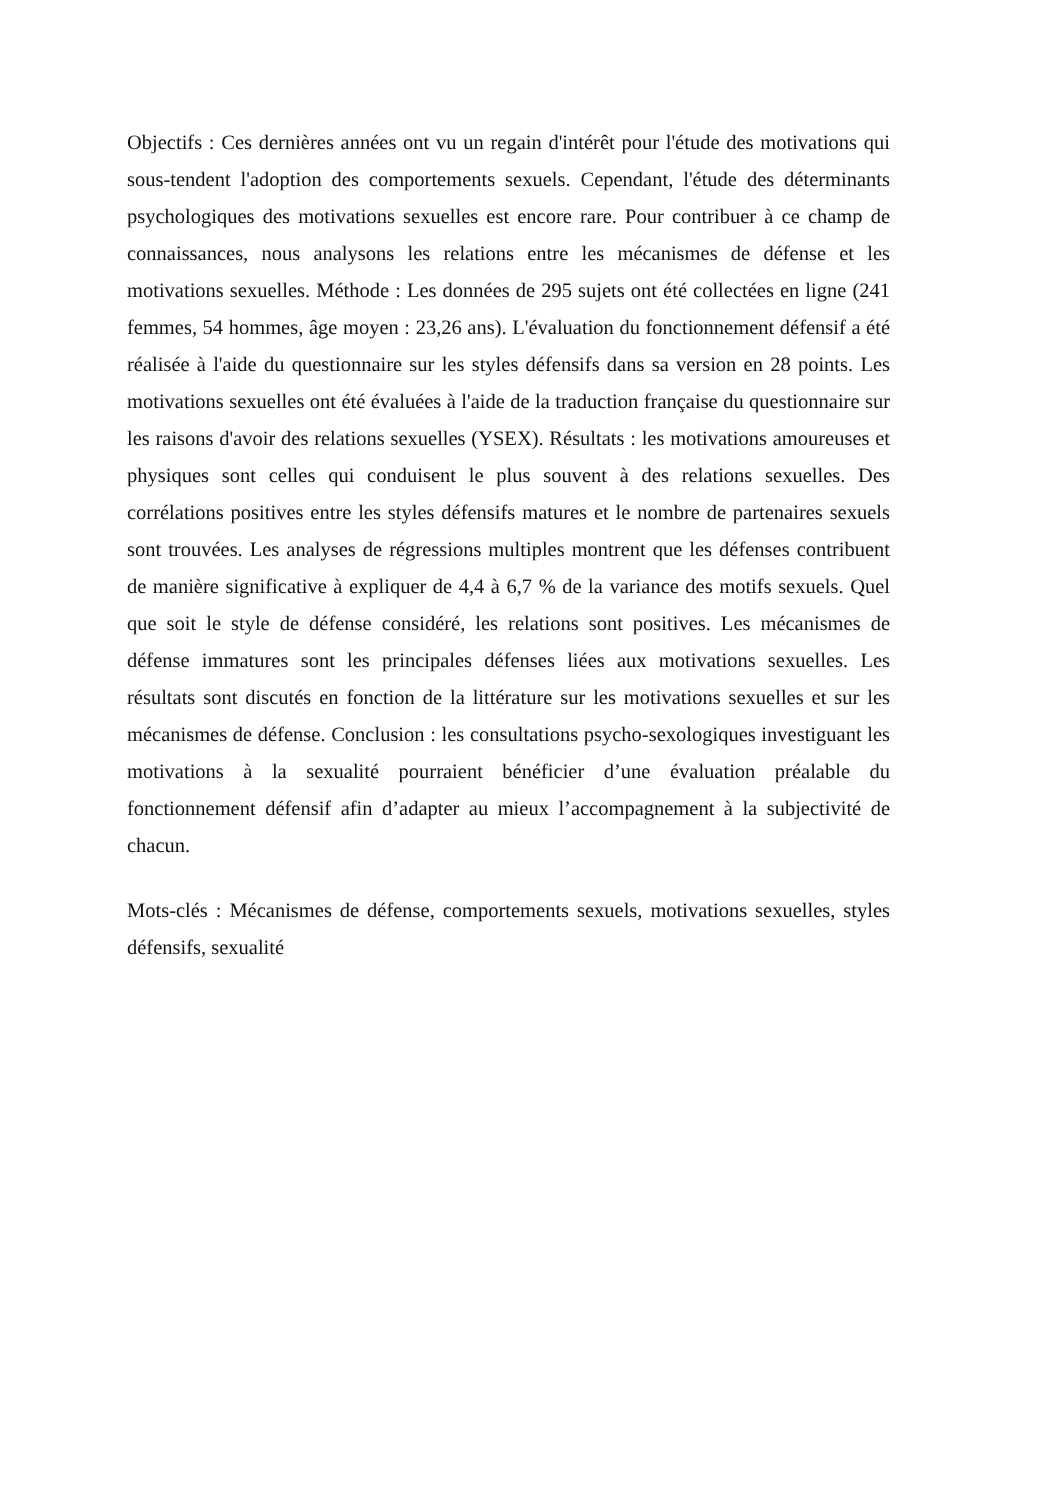Objectifs : Ces dernières années ont vu un regain d'intérêt pour l'étude des motivations qui sous-tendent l'adoption des comportements sexuels. Cependant, l'étude des déterminants psychologiques des motivations sexuelles est encore rare. Pour contribuer à ce champ de connaissances, nous analysons les relations entre les mécanismes de défense et les motivations sexuelles. Méthode : Les données de 295 sujets ont été collectées en ligne (241 femmes, 54 hommes, âge moyen : 23,26 ans). L'évaluation du fonctionnement défensif a été réalisée à l'aide du questionnaire sur les styles défensifs dans sa version en 28 points. Les motivations sexuelles ont été évaluées à l'aide de la traduction française du questionnaire sur les raisons d'avoir des relations sexuelles (YSEX). Résultats : les motivations amoureuses et physiques sont celles qui conduisent le plus souvent à des relations sexuelles. Des corrélations positives entre les styles défensifs matures et le nombre de partenaires sexuels sont trouvées. Les analyses de régressions multiples montrent que les défenses contribuent de manière significative à expliquer de 4,4 à 6,7 % de la variance des motifs sexuels. Quel que soit le style de défense considéré, les relations sont positives. Les mécanismes de défense immatures sont les principales défenses liées aux motivations sexuelles. Les résultats sont discutés en fonction de la littérature sur les motivations sexuelles et sur les mécanismes de défense. Conclusion : les consultations psycho-sexologiques investiguant les motivations à la sexualité pourraient bénéficier d’une évaluation préalable du fonctionnement défensif afin d’adapter au mieux l’accompagnement à la subjectivité de chacun.
Mots-clés : Mécanismes de défense, comportements sexuels, motivations sexuelles, styles défensifs, sexualité